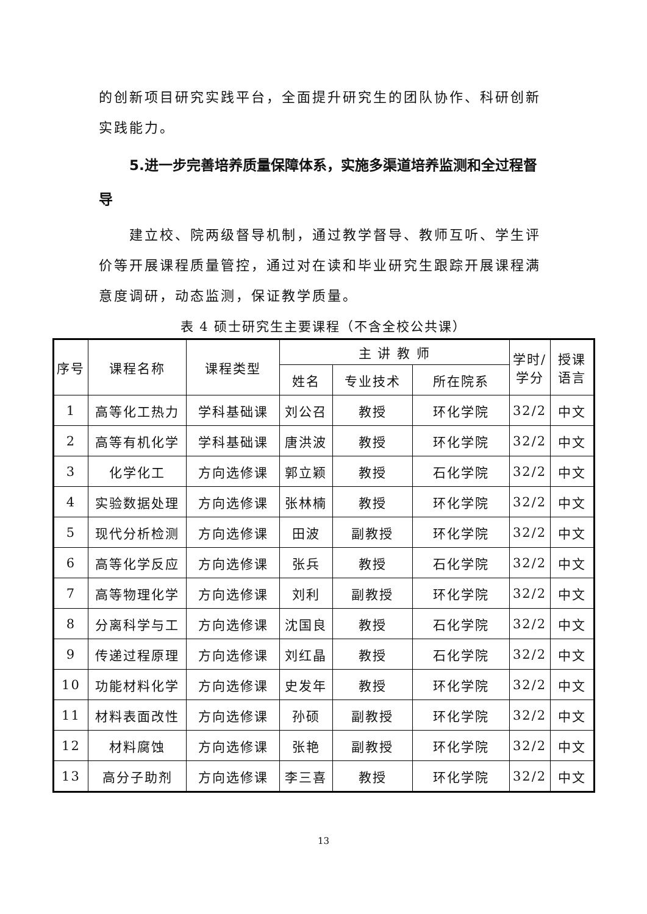的创新项目研究实践平台，全面提升研究生的团队协作、科研创新实践能力。
5.进一步完善培养质量保障体系，实施多渠道培养监测和全过程督导
建立校、院两级督导机制，通过教学督导、教师互听、学生评价等开展课程质量管控，通过对在读和毕业研究生跟踪开展课程满意度调研，动态监测，保证教学质量。
表 4 硕士研究生主要课程（不含全校公共课）
| 序号 | 课程名称 | 课程类型 | 主 讲 教 师 | | | 学时/ 学分 | 授课 语言 |
| --- | --- | --- | --- | --- | --- | --- | --- |
| | | | 姓名 | 专业技术 | 所在院系 | | |
| 1 | 高等化工热力 | 学科基础课 | 刘公召 | 教授 | 环化学院 | 32/2 | 中文 |
| 2 | 高等有机化学 | 学科基础课 | 唐洪波 | 教授 | 环化学院 | 32/2 | 中文 |
| 3 | 化学化工 | 方向选修课 | 郭立颖 | 教授 | 石化学院 | 32/2 | 中文 |
| 4 | 实验数据处理 | 方向选修课 | 张林楠 | 教授 | 环化学院 | 32/2 | 中文 |
| 5 | 现代分析检测 | 方向选修课 | 田波 | 副教授 | 环化学院 | 32/2 | 中文 |
| 6 | 高等化学反应 | 方向选修课 | 张兵 | 教授 | 石化学院 | 32/2 | 中文 |
| 7 | 高等物理化学 | 方向选修课 | 刘利 | 副教授 | 环化学院 | 32/2 | 中文 |
| 8 | 分离科学与工 | 方向选修课 | 沈国良 | 教授 | 石化学院 | 32/2 | 中文 |
| 9 | 传递过程原理 | 方向选修课 | 刘红晶 | 教授 | 石化学院 | 32/2 | 中文 |
| 10 | 功能材料化学 | 方向选修课 | 史发年 | 教授 | 环化学院 | 32/2 | 中文 |
| 11 | 材料表面改性 | 方向选修课 | 孙硕 | 副教授 | 环化学院 | 32/2 | 中文 |
| 12 | 材料腐蚀 | 方向选修课 | 张艳 | 副教授 | 环化学院 | 32/2 | 中文 |
| 13 | 高分子助剂 | 方向选修课 | 李三喜 | 教授 | 环化学院 | 32/2 | 中文 |
13